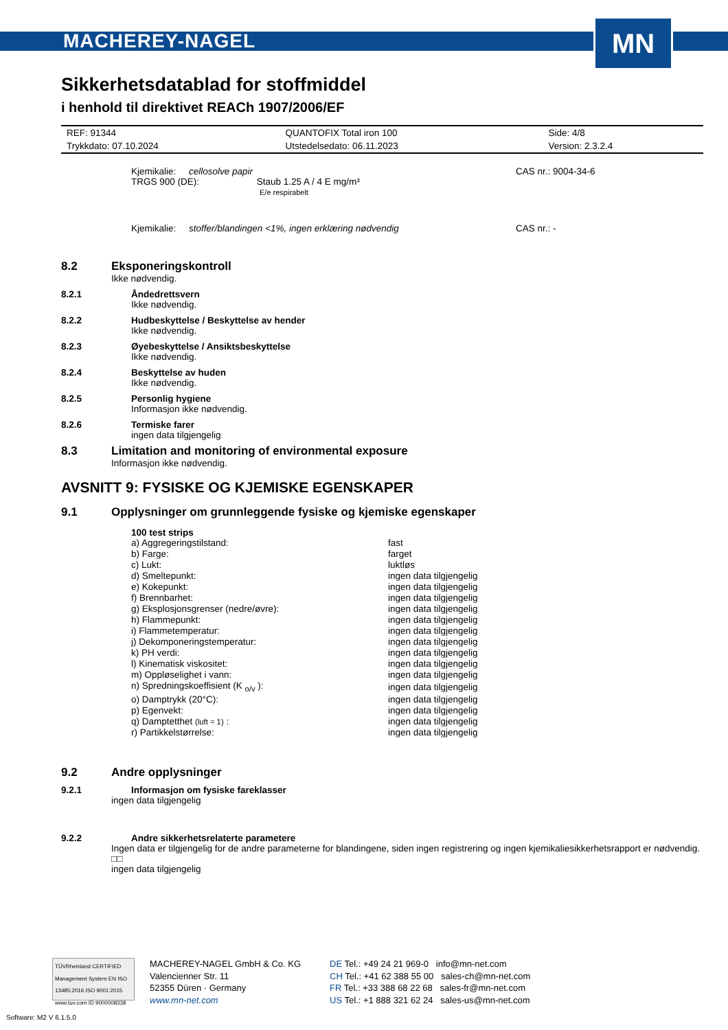MACHEREY-NAGEL
MN
Sikkerhetsdatablad for stoffmiddel
i henhold til direktivet REACh 1907/2006/EF
| REF: 91344 | QUANTOFIX Total iron 100 | Side: 4/8 |
| Trykkdato: 07.10.2024 | Utstedelsedato: 06.11.2023 | Version: 2.3.2.4 |
Kjemikalie: cellosolve papir
TRGS 900 (DE): Staub 1.25 A / 4 E mg/m³
E/e respirabelt
CAS nr.: 9004-34-6
Kjemikalie: stoffer/blandingen <1%, ingen erklæring nødvendig CAS nr.: -
8.2 Eksponeringskontroll
Ikke nødvendig.
8.2.1 Åndedrettsvern
Ikke nødvendig.
8.2.2 Hudbeskyttelse / Beskyttelse av hender
Ikke nødvendig.
8.2.3 Øyebeskyttelse / Ansiktsbeskyttelse
Ikke nødvendig.
8.2.4 Beskyttelse av huden
Ikke nødvendig.
8.2.5 Personlig hygiene
Informasjon ikke nødvendig.
8.2.6 Termiske farer
ingen data tilgjengelig
8.3 Limitation and monitoring of environmental exposure
Informasjon ikke nødvendig.
AVSNITT 9: FYSISKE OG KJEMISKE EGENSKAPER
9.1 Opplysninger om grunnleggende fysiske og kjemiske egenskaper
100 test strips
| a) Aggregeringstilstand: | fast |
| b) Farge: | farget |
| c) Lukt: | luktløs |
| d) Smeltepunkt: | ingen data tilgjengelig |
| e) Kokepunkt: | ingen data tilgjengelig |
| f) Brennbarhet: | ingen data tilgjengelig |
| g) Eksplosjonsgrenser (nedre/øvre): | ingen data tilgjengelig |
| h) Flammepunkt: | ingen data tilgjengelig |
| i) Flammetemperatur: | ingen data tilgjengelig |
| j) Dekomponeringstemperatur: | ingen data tilgjengelig |
| k) PH verdi: | ingen data tilgjengelig |
| l) Kinematisk viskositet: | ingen data tilgjengelig |
| m) Oppløselighet i vann: | ingen data tilgjengelig |
| n) Spredningskoeffisient (K <sub>o/v</sub> ): | ingen data tilgjengelig |
| o) Damptrykk (20°C): | ingen data tilgjengelig |
| p) Egenvekt: | ingen data tilgjengelig |
| q) Damptetthet (luft = 1) : | ingen data tilgjengelig |
| r) Partikkelstørrelse: | ingen data tilgjengelig |
9.2 Andre opplysninger
9.2.1 Informasjon om fysiske fareklasser
ingen data tilgjengelig
9.2.2 Andre sikkerhetsrelaterte parametere
Ingen data er tilgjengelig for de andre parameterne for blandingene, siden ingen registrering og ingen kjemikaliesikkerhetsrapport er nødvendig.
□□
ingen data tilgjengelig
TÜVRheinland CERTIFIED
Management System EN ISO 13485:2016 ISO 9001:2015
www.tuv.com ID 9000008338
MACHEREY-NAGEL GmbH & Co. KG
Valencienner Str. 11
52355 Düren · Germany
www.mn-net.com
DE Tel.: +49 24 21 969-0 info@mn-net.com
CH Tel.: +41 62 388 55 00 sales-ch@mn-net.com
FR Tel.: +33 388 68 22 68 sales-fr@mn-net.com
US Tel.: +1 888 321 62 24 sales-us@mn-net.com
Software: M2 V 6.1.5.0